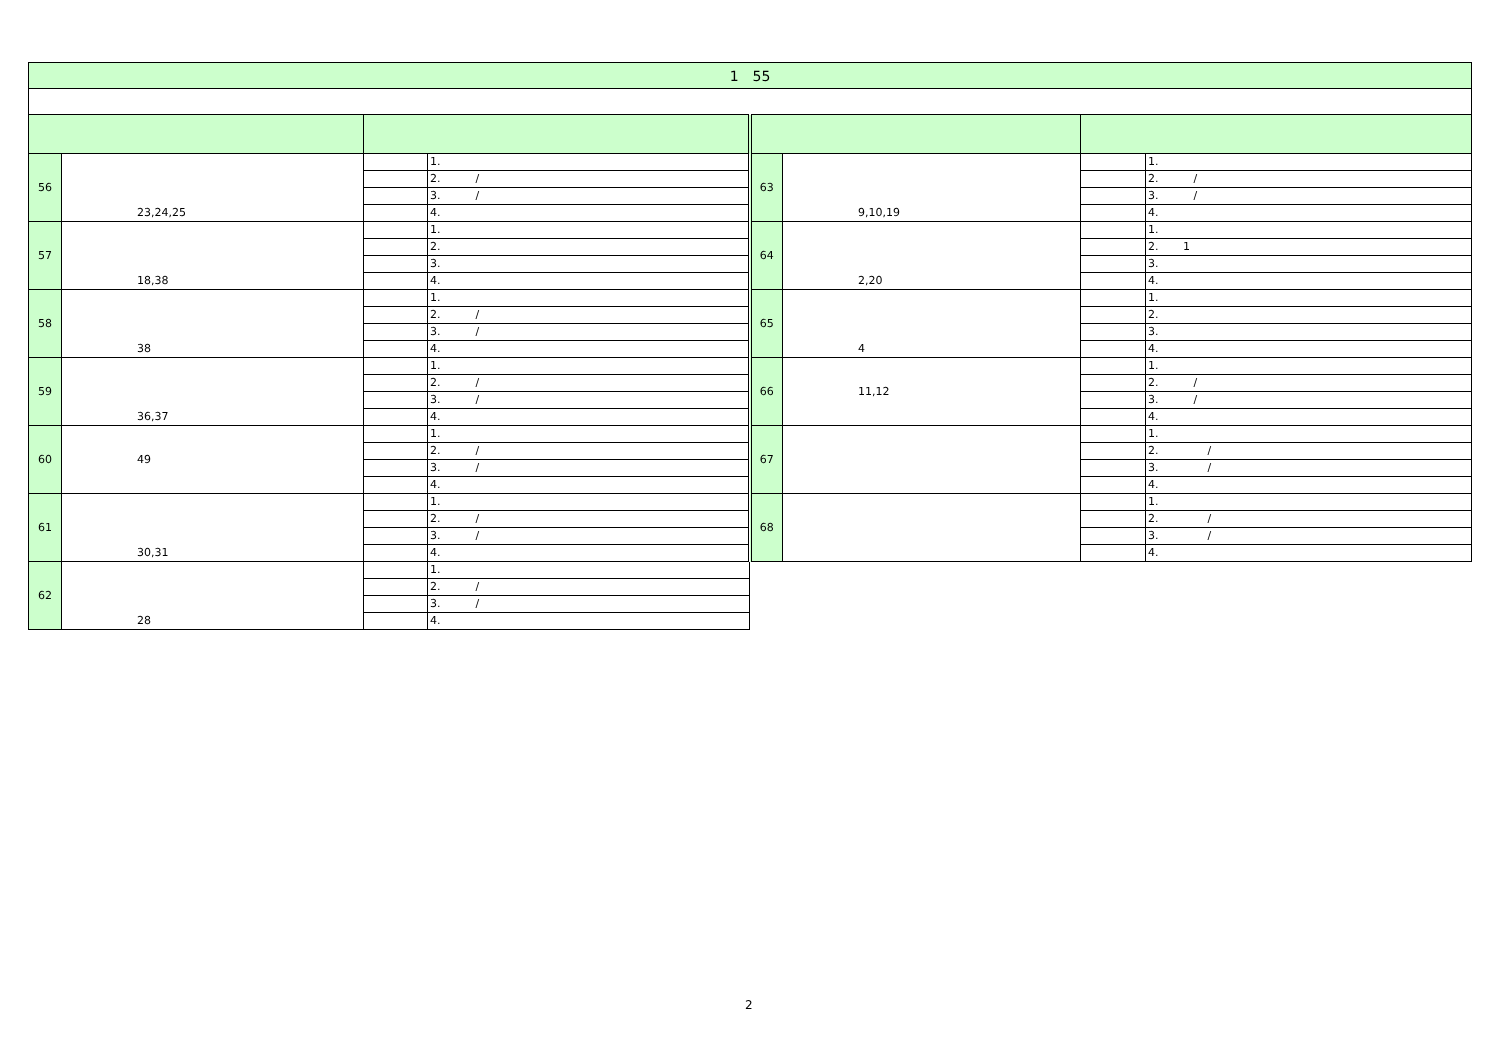| 1 55 | | | | | | | |
| 56 | 23,24,25 | | 1. | 63 | 9,10,19 | | 1. |
| | | | 2. / | | | | 2. / |
| | | | 3. / | | | | 3. / |
| | | | 4. | | | | 4. |
| 57 | 18,38 | | 1. | 64 | 2,20 | | 1. |
| | | | 2. | | | | 2. 1 |
| | | | 3. | | | | 3. |
| | | | 4. | | | | 4. |
| 58 | 38 | | 1. | 65 | 4 | | 1. |
| | | | 2. / | | | | 2. |
| | | | 3. / | | | | 3. |
| | | | 4. | | | | 4. |
| 59 | 36,37 | | 1. | 66 | 11,12 | | 1. |
| | | | 2. / | | | | 2. / |
| | | | 3. / | | | | 3. / |
| | | | 4. | | | | 4. |
| 60 | 49 | | 1. | 67 | | | 1. |
| | | | 2. / | | | | 2. / |
| | | | 3. / | | | | 3. / |
| | | | 4. | | | | 4. |
| 61 | 30,31 | | 1. | 68 | | | 1. |
| | | | 2. / | | | | 2. / |
| | | | 3. / | | | | 3. / |
| | | | 4. | | | | 4. |
| 62 | 28 | | 1. | | | | |
| | | | 2. / | | | | |
| | | | 3. / | | | | |
| | | | 4. | | | | |
2